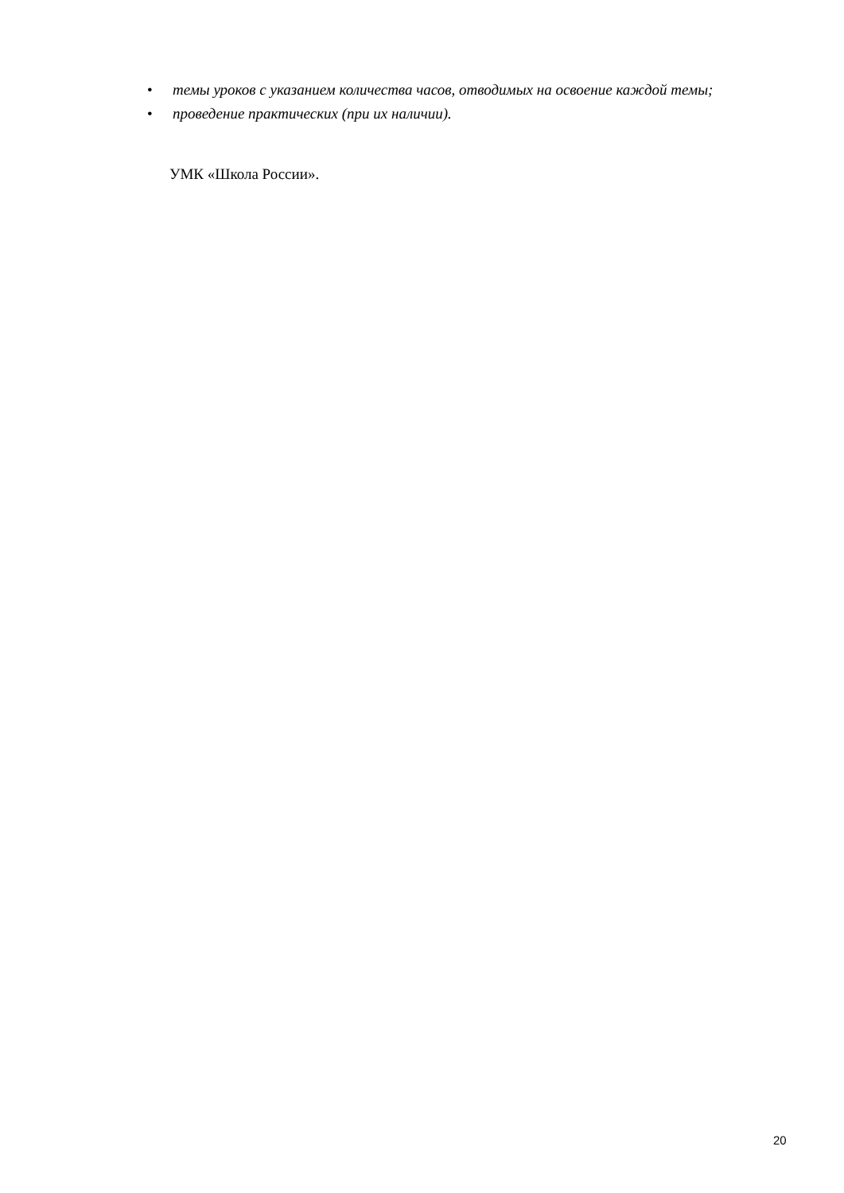• темы уроков с указанием количества часов, отводимых на освоение каждой темы;
• проведение практических (при их наличии).
УМК «Школа России».
20